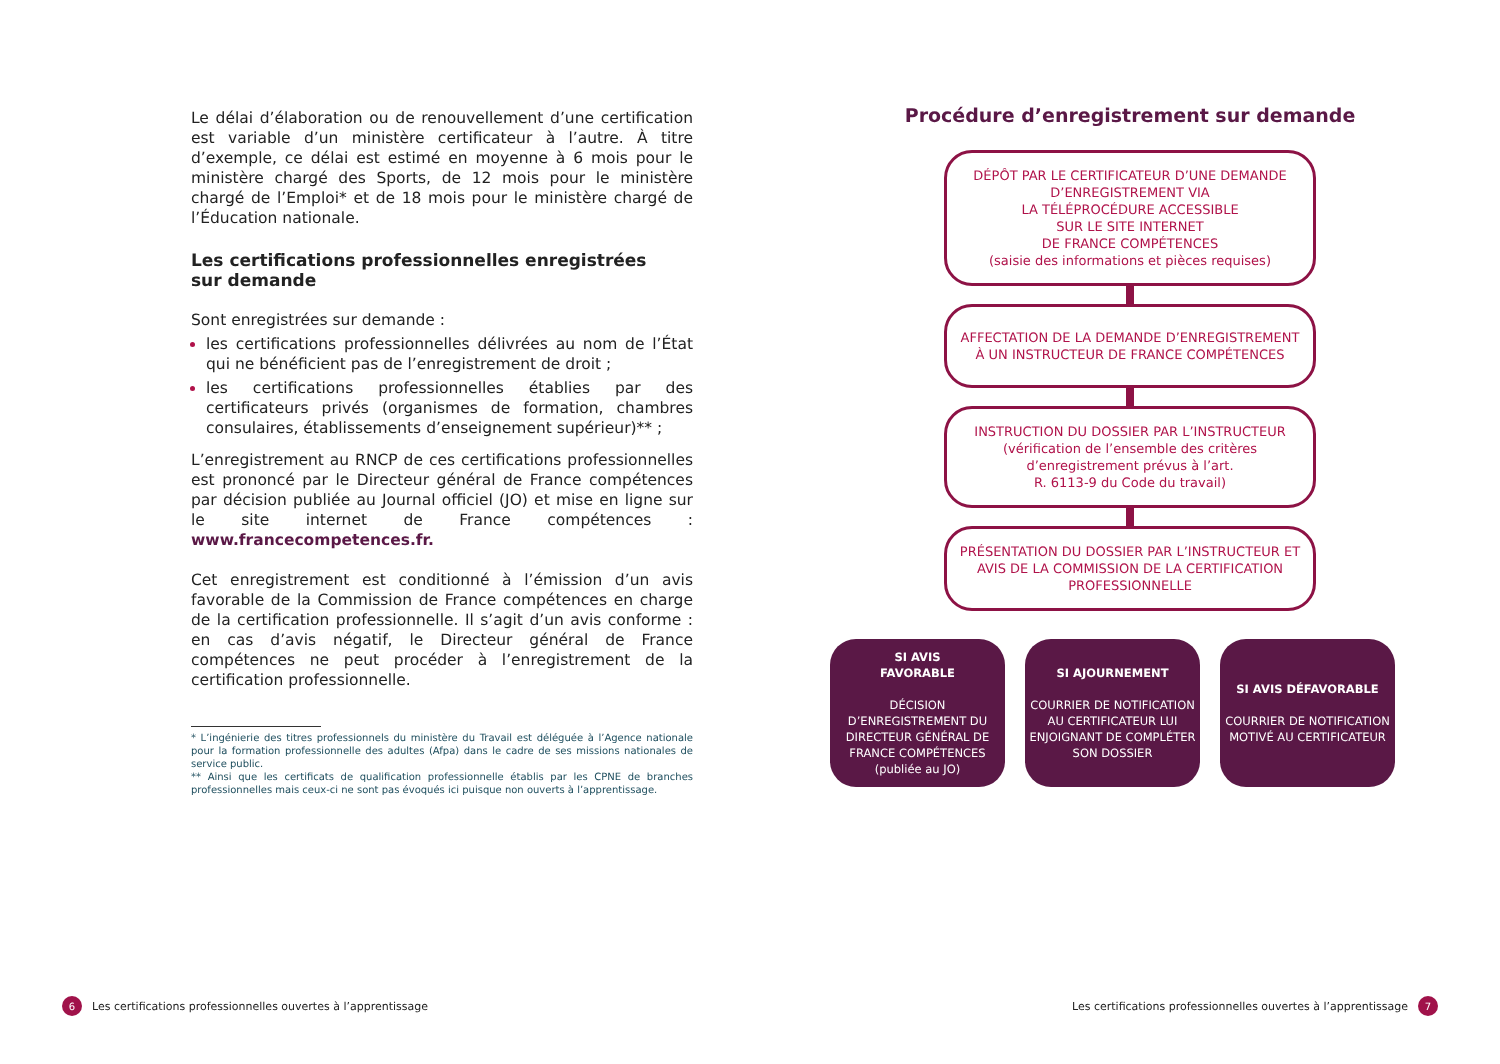Le délai d’élaboration ou de renouvellement d’une certification est variable d’un ministère certificateur à l’autre. À titre d’exemple, ce délai est estimé en moyenne à 6 mois pour le ministère chargé des Sports, de 12 mois pour le ministère chargé de l’Emploi* et de 18 mois pour le ministère chargé de l’Éducation nationale.
Les certifications professionnelles enregistrées
sur demande
Sont enregistrées sur demande :
les certifications professionnelles délivrées au nom de l’État qui ne bénéficient pas de l’enregistrement de droit ;
les certifications professionnelles établies par des certificateurs privés (organismes de formation, chambres consulaires, établissements d’enseignement supérieur)** ;
L’enregistrement au RNCP de ces certifications professionnelles est prononcé par le Directeur général de France compétences par décision publiée au Journal officiel (JO) et mise en ligne sur le site internet de France compétences : www.francecompetences.fr.
Cet enregistrement est conditionné à l’émission d’un avis favorable de la Commission de France compétences en charge de la certification professionnelle. Il s’agit d’un avis conforme : en cas d’avis négatif, le Directeur général de France compétences ne peut procéder à l’enregistrement de la certification professionnelle.
* L’ingénierie des titres professionnels du ministère du Travail est déléguée à l’Agence nationale pour la formation professionnelle des adultes (Afpa) dans le cadre de ses missions nationales de service public.
** Ainsi que les certificats de qualification professionnelle établis par les CPNE de branches professionnelles mais ceux-ci ne sont pas évoqués ici puisque non ouverts à l’apprentissage.
Procédure d’enregistrement sur demande
DÉPÔT PAR LE CERTIFICATEUR D’UNE DEMANDE D’ENREGISTREMENT VIA
LA TÉLÉPROCÉDURE ACCESSIBLE
SUR LE SITE INTERNET
DE FRANCE COMPÉTENCES
(saisie des informations et pièces requises)
AFFECTATION DE LA DEMANDE D’ENREGISTREMENT À UN INSTRUCTEUR DE FRANCE COMPÉTENCES
INSTRUCTION DU DOSSIER PAR L’INSTRUCTEUR
(vérification de l’ensemble des critères d’enregistrement prévus à l’art.
R. 6113-9 du Code du travail)
PRÉSENTATION DU DOSSIER PAR L’INSTRUCTEUR ET AVIS DE LA COMMISSION DE LA CERTIFICATION PROFESSIONNELLE
SI AVIS
FAVORABLE
DÉCISION D’ENREGISTREMENT DU DIRECTEUR GÉNÉRAL DE FRANCE COMPÉTENCES (publiée au JO)
SI AJOURNEMENT
COURRIER DE NOTIFICATION AU CERTIFICATEUR LUI ENJOIGNANT DE COMPLÉTER SON DOSSIER
SI AVIS DÉFAVORABLE
COURRIER DE NOTIFICATION MOTIVÉ AU CERTIFICATEUR
6 Les certifications professionnelles ouvertes à l’apprentissage
Les certifications professionnelles ouvertes à l’apprentissage 7